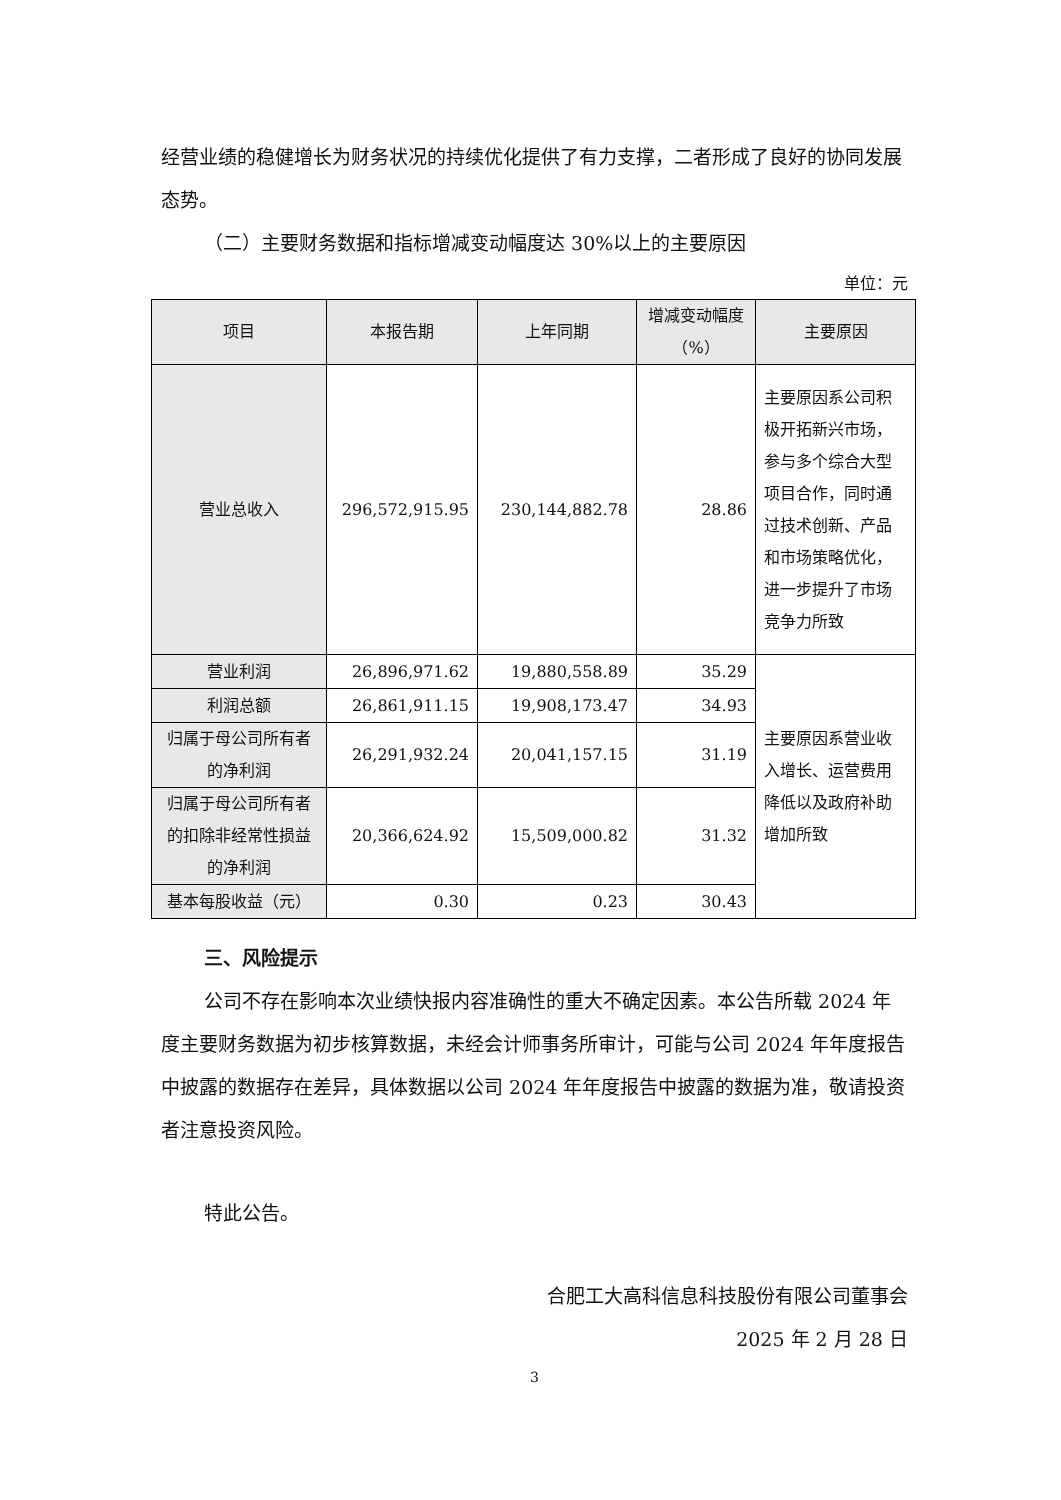经营业绩的稳健增长为财务状况的持续优化提供了有力支撑，二者形成了良好的协同发展态势。
（二）主要财务数据和指标增减变动幅度达 30%以上的主要原因
单位：元
| 项目 | 本报告期 | 上年同期 | 增减变动幅度（%） | 主要原因 |
| --- | --- | --- | --- | --- |
| 营业总收入 | 296,572,915.95 | 230,144,882.78 | 28.86 | 主要原因系公司积极开拓新兴市场，参与多个综合大型项目合作，同时通过技术创新、产品和市场策略优化，进一步提升了市场竞争力所致 |
| 营业利润 | 26,896,971.62 | 19,880,558.89 | 35.29 | 主要原因系营业收入增长、运营费用降低以及政府补助增加所致 |
| 利润总额 | 26,861,911.15 | 19,908,173.47 | 34.93 | |
| 归属于母公司所有者的净利润 | 26,291,932.24 | 20,041,157.15 | 31.19 | |
| 归属于母公司所有者的扣除非经常性损益的净利润 | 20,366,624.92 | 15,509,000.82 | 31.32 | |
| 基本每股收益（元） | 0.30 | 0.23 | 30.43 | |
三、风险提示
公司不存在影响本次业绩快报内容准确性的重大不确定因素。本公告所载 2024 年度主要财务数据为初步核算数据，未经会计师事务所审计，可能与公司 2024 年年度报告中披露的数据存在差异，具体数据以公司 2024 年年度报告中披露的数据为准，敬请投资者注意投资风险。
特此公告。
合肥工大高科信息科技股份有限公司董事会
2025 年 2 月 28 日
3